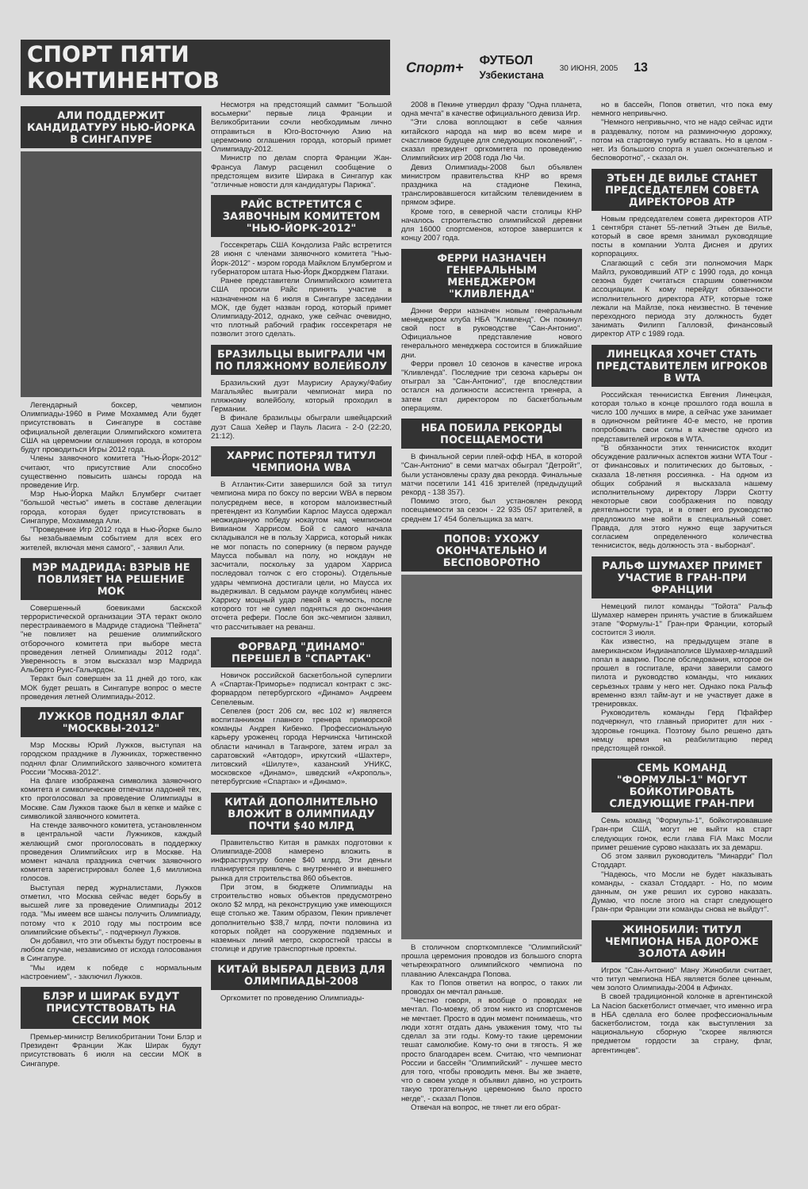СПОРТ ПЯТИ КОНТИНЕНТОВ
Спорт+ ФУТБОЛ
Узбекистана 30 ИЮНЯ, 2005 13
АЛИ ПОДДЕРЖИТ КАНДИДАТУРУ НЬЮ-ЙОРКА В СИНГАПУРЕ
Легендарный боксер, чемпион Олимпиады-1960 в Риме Мохаммед Али будет присутствовать в Сингапуре в составе официальной делегации Олимпийского комитета США на церемонии оглашения города, в котором будут проводиться Игры 2012 года.
Члены заявочного комитета "Нью-Йорк-2012" считают, что присутствие Али способно существенно повысить шансы города на проведение Игр.
Мэр Нью-Йорка Майкл Блумберг считает "большой честью" иметь в составе делегации города, которая будет присутствовать в Сингапуре, Мохаммеда Али.
"Проведение Игр 2012 года в Нью-Йорке было бы незабываемым событием для всех его жителей, включая меня самого", - заявил Али.
МЭР МАДРИДА: ВЗРЫВ НЕ ПОВЛИЯЕТ НА РЕШЕНИЕ МОК
Совершенный боевиками баскской террористической организации ЭТА теракт около перестраиваемого в Мадриде стадиона "Пейнета" "не повлияет на решение олимпийского отборочного комитета при выборе места проведения летней Олимпиады 2012 года". Уверенность в этом высказал мэр Мадрида Альберто Руис-Гальярдон.
Теракт был совершен за 11 дней до того, как МОК будет решать в Сингапуре вопрос о месте проведения летней Олимпиады-2012.
ЛУЖКОВ ПОДНЯЛ ФЛАГ "МОСКВЫ-2012"
Мэр Москвы Юрий Лужков, выступая на городском празднике в Лужниках, торжественно поднял флаг Олимпийского заявочного комитета России "Москва-2012".
На флаге изображена символика заявочного комитета и символические отпечатки ладоней тех, кто проголосовал за проведение Олимпиады в Москве. Сам Лужков также был в кепке и майке с символикой заявочного комитета.
На стенде заявочного комитета, установленном в центральной части Лужников, каждый желающий смог проголосовать в поддержку проведения Олимпийских игр в Москве. На момент начала праздника счетчик заявочного комитета зарегистрировал более 1,6 миллиона голосов.
Выступая перед журналистами, Лужков отметил, что Москва сейчас ведет борьбу в высшей лиге за проведение Олимпиады 2012 года. "Мы имеем все шансы получить Олимпиаду, потому что к 2010 году мы построим все олимпийские объекты", - подчеркнул Лужков.
Он добавил, что эти объекты будут построены в любом случае, независимо от исхода голосования в Сингапуре.
"Мы идем к победе с нормальным настроением", - заключил Лужков.
БЛЭР И ШИРАК БУДУТ ПРИСУТСТВОВАТЬ НА СЕССИИ МОК
Премьер-министр Великобритании Тони Блэр и Президент Франции Жак Ширак будут присутствовать 6 июля на сессии МОК в Сингапуре.
Несмотря на предстоящий саммит "Большой восьмерки" первые лица Франции и Великобритании сочли необходимым лично отправиться в Юго-Восточную Азию на церемонию оглашения города, который примет Олимпиаду-2012.
Министр по делам спорта Франции Жан-Франсуа Ламур расценил сообщение о предстоящем визите Ширака в Сингапур как "отличные новости для кандидатуры Парижа".
РАЙС ВСТРЕТИТСЯ С ЗАЯВОЧНЫМ КОМИТЕТОМ "НЬЮ-ЙОРК-2012"
Госсекретарь США Кондолиза Райс встретится 28 июня с членами заявочного комитета "Нью-Йорк-2012" - мэром города Майклом Блумбергом и губернатором штата Нью-Йорк Джорджем Патаки.
Ранее представители Олимпийского комитета США просили Райс принять участие в назначенном на 6 июля в Сингапуре заседании МОК, где будет назван город, который примет Олимпиаду-2012, однако, уже сейчас очевидно, что плотный рабочий график госсекретаря не позволит этого сделать.
БРАЗИЛЬЦЫ ВЫИГРАЛИ ЧМ ПО ПЛЯЖНОМУ ВОЛЕЙБОЛУ
Бразильский дуэт Маурисиу Араужу/Фабиу Магальяйес выиграли чемпионат мира по пляжному волейболу, который проходил в Германии.
В финале бразильцы обыграли швейцарский дуэт Саша Хейер и Пауль Ласига - 2-0 (22:20, 21:12).
ХАРРИС ПОТЕРЯЛ ТИТУЛ ЧЕМПИОНА WBA
В Атлантик-Сити завершился бой за титул чемпиона мира по боксу по версии WBA в первом полусреднем весе, в котором малоизвестный претендент из Колумбии Карлос Маусса одержал неожиданную победу нокаутом над чемпионом Вивианом Харрисом. Бой с самого начала складывался не в пользу Харриса, который никак не мог попасть по сопернику (в первом раунде Маусса побывал на полу, но нокдаун не засчитали, поскольку за ударом Харриса последовал толчок с его стороны). Отдельные удары чемпиона достигали цели, но Маусса их выдерживал. В седьмом раунде колумбиец нанес Харрису мощный удар левой в челюсть, после которого тот не сумел подняться до окончания отсчета рефери. После боя экс-чемпион заявил, что рассчитывает на реванш.
ФОРВАРД "ДИНАМО" ПЕРЕШЕЛ В "СПАРТАК"
Новичок российской баскетбольной суперлиги А «Спартак-Приморье» подписал контракт с экс-форвардом петербургского «Динамо» Андреем Сепелевым.
Сепелев (рост 206 см, вес 102 кг) является воспитанником главного тренера приморской команды Андрея Кибенко. Профессиональную карьеру уроженец города Нерчинска Читинской области начинал в Таганроге, затем играл за саратовский «Автодор», иркутский «Шахтер», литовский «Шилуте», казанский УНИКС, московское «Динамо», шведский «Акрополь», петербургские «Спартак» и «Динамо».
КИТАЙ ДОПОЛНИТЕЛЬНО ВЛОЖИТ В ОЛИМПИАДУ ПОЧТИ $40 МЛРД
Правительство Китая в рамках подготовки к Олимпиаде-2008 намерено вложить в инфраструктуру более $40 млрд. Эти деньги планируется привлечь с внутреннего и внешнего рынка для строительства 860 объектов.
При этом, в бюджете Олимпиады на строительство новых объектов предусмотрено около $2 млрд, на реконструкцию уже имеющихся еще столько же. Таким образом, Пекин привлечет дополнительно $38,7 млрд, почти половина из которых пойдет на сооружение подземных и наземных линий метро, скоростной трассы в столице и другие транспортные проекты.
КИТАЙ ВЫБРАЛ ДЕВИЗ ДЛЯ ОЛИМПИАДЫ-2008
Оргкомитет по проведению Олимпиады-
2008 в Пекине утвердил фразу "Одна планета, одна мечта" в качестве официального девиза Игр.
"Эти слова воплощают в себе чаяния китайского народа на мир во всем мире и счастливое будущее для следующих поколений", - сказал президент оргкомитета по проведению Олимпийских игр 2008 года Лю Чи.
Девиз Олимпиады-2008 был объявлен министром правительства КНР во время праздника на стадионе Пекина, транслировавшегося китайским телевидением в прямом эфире.
Кроме того, в северной части столицы КНР началось строительство олимпийской деревни для 16000 спортсменов, которое завершится к концу 2007 года.
ФЕРРИ НАЗНАЧЕН ГЕНЕРАЛЬНЫМ МЕНЕДЖЕРОМ "КЛИВЛЕНДА"
Дэнни Ферри назначен новым генеральным менеджером клуба НБА "Кливленд". Он покинул свой пост в руководстве "Сан-Антонио". Официальное представление нового генерального менеджера состоится в ближайшие дни.
Ферри провел 10 сезонов в качестве игрока "Кливленда". Последние три сезона карьеры он отыграл за "Сан-Антонио", где впоследствии остался на должности ассистента тренера, а затем стал директором по баскетбольным операциям.
НБА ПОБИЛА РЕКОРДЫ ПОСЕЩАЕМОСТИ
В финальной серии плей-офф НБА, в которой "Сан-Антонио" в семи матчах обыграл "Детройт", были установлены сразу два рекорда. Финальные матчи посетили 141 416 зрителей (предыдущий рекорд - 138 357).
Помимо этого, был установлен рекорд посещаемости за сезон - 22 935 057 зрителей, в среднем 17 454 болельщика за матч.
ПОПОВ: УХОЖУ ОКОНЧАТЕЛЬНО И БЕСПОВОРОТНО
В столичном спорткомплексе "Олимпийский" прошла церемония проводов из большого спорта четырехкратного олимпийского чемпиона по плаванию Александра Попова.
Как то Попов ответил на вопрос, о таких ли проводах он мечтал раньше.
"Честно говоря, я вообще о проводах не мечтал. По-моему, об этом никто из спортсменов не мечтает. Просто в один момент понимаешь, что люди хотят отдать дань уважения тому, что ты сделал за эти годы. Кому-то такие церемонии тешат самолюбие. Кому-то они в тягость. Я же просто благодарен всем. Считаю, что чемпионат России и бассейн "Олимпийский" - лучшее место для того, чтобы проводить меня. Вы же знаете, что о своем уходе я объявил давно, но устроить такую трогательную церемонию было просто негде", - сказал Попов.
Отвечая на вопрос, не тянет ли его обрат-
но в бассейн, Попов ответил, что пока ему немного непривычно.
"Немного непривычно, что не надо сейчас идти в раздевалку, потом на разминочную дорожку, потом на стартовую тумбу вставать. Но в целом - нет. Из большого спорта я ушел окончательно и бесповоротно", - сказал он.
ЭТЬЕН ДЕ ВИЛЬЕ СТАНЕТ ПРЕДСЕДАТЕЛЕМ СОВЕТА ДИРЕКТОРОВ ATP
Новым председателем совета директоров ATP 1 сентября станет 55-летний Этьен де Вилье, который в свое время занимал руководящие посты в компании Уолта Диснея и других корпорациях.
Слагающий с себя эти полномочия Марк Майлз, руководивший ATP с 1990 года, до конца сезона будет считаться старшим советником ассоциации. К кому перейдут обязанности исполнительного директора ATP, которые тоже лежали на Майлзе, пока неизвестно. В течение переходного периода эту должность будет занимать Филипп Галловэй, финансовый директор ATP с 1989 года.
ЛИНЕЦКАЯ ХОЧЕТ СТАТЬ ПРЕДСТАВИТЕЛЕМ ИГРОКОВ В WTA
Российская теннисистка Евгения Линецкая, которая только в конце прошлого года вошла в число 100 лучших в мире, а сейчас уже занимает в одиночном рейтинге 40-е место, не против попробовать свои силы в качестве одного из представителей игроков в WTA.
"В обязанности этих теннисисток входит обсуждение различных аспектов жизни WTA Tour - от финансовых и политических до бытовых, - сказала 18-летняя россиянка. - На одном из общих собраний я высказала нашему исполнительному директору Лэрри Скотту некоторые свои соображения по поводу деятельности тура, и в ответ его руководство предложило мне войти в специальный совет. Правда, для этого нужно еще заручиться согласием определенного количества теннисисток, ведь должность эта - выборная".
РАЛЬФ ШУМАХЕР ПРИМЕТ УЧАСТИЕ В ГРАН-ПРИ ФРАНЦИИ
Немецкий пилот команды "Тойота" Ральф Шумахер намерен принять участие в ближайшем этапе "Формулы-1" Гран-при Франции, который состоится 3 июля.
Как известно, на предыдущем этапе в американском Индианаполисе Шумахер-младший попал в аварию. После обследования, которое он прошел в госпитале, врачи заверили самого пилота и руководство команды, что никаких серьезных травм у него нет. Однако пока Ральф временно взял тайм-аут и не участвует даже в тренировках.
Руководитель команды Герд Пфайфер подчеркнул, что главный приоритет для них - здоровье гонщика. Поэтому было решено дать немцу время на реабилитацию перед предстоящей гонкой.
СЕМЬ КОМАНД "ФОРМУЛЫ-1" МОГУТ БОЙКОТИРОВАТЬ СЛЕДУЮЩИЕ ГРАН-ПРИ
Семь команд "Формулы-1", бойкотировавшие Гран-при США, могут не выйти на старт следующих гонок, если глава FIA Макс Мосли примет решение сурово наказать их за демарш.
Об этом заявил руководитель "Минарди" Пол Стоддарт.
"Надеюсь, что Мосли не будет наказывать команды, - сказал Стоддарт. - Но, по моим данным, он уже решил их сурово наказать. Думаю, что после этого на старт следующего Гран-при Франции эти команды снова не выйдут".
ЖИНОБИЛИ: ТИТУЛ ЧЕМПИОНА НБА ДОРОЖЕ ЗОЛОТА АФИН
Игрок "Сан-Антонио" Ману Жинобили считает, что титул чемпиона НБА является более ценным, чем золото Олимпиады-2004 в Афинах.
В своей традиционной колонке в аргентинской La Nacion баскетболист отмечает, что именно игра в НБА сделала его более профессиональным баскетболистом, тогда как выступления за национальную сборную "скорее являются предметом гордости за страну, флаг, аргентинцев".